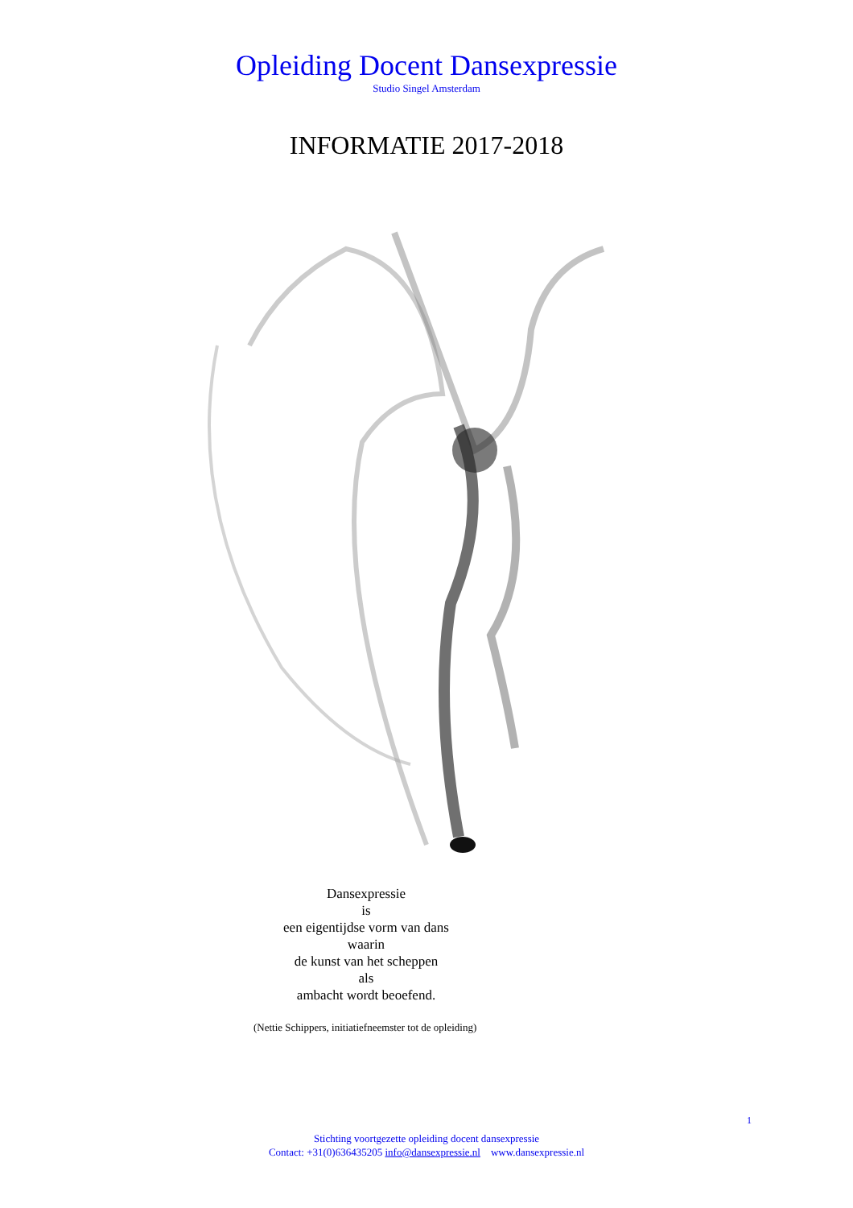Opleiding Docent Dansexpressie
Studio Singel Amsterdam
INFORMATIE 2017-2018
Dansexpressie
is
een eigentijdse vorm van dans
waarin
de kunst van het scheppen
als
ambacht wordt beoefend.
(Nettie Schippers, initiatiefneemster tot de opleiding)
1
Stichting voortgezette opleiding docent dansexpressie
Contact: +31(0)636435205 info@dansexpressie.nl www.dansexpressie.nl